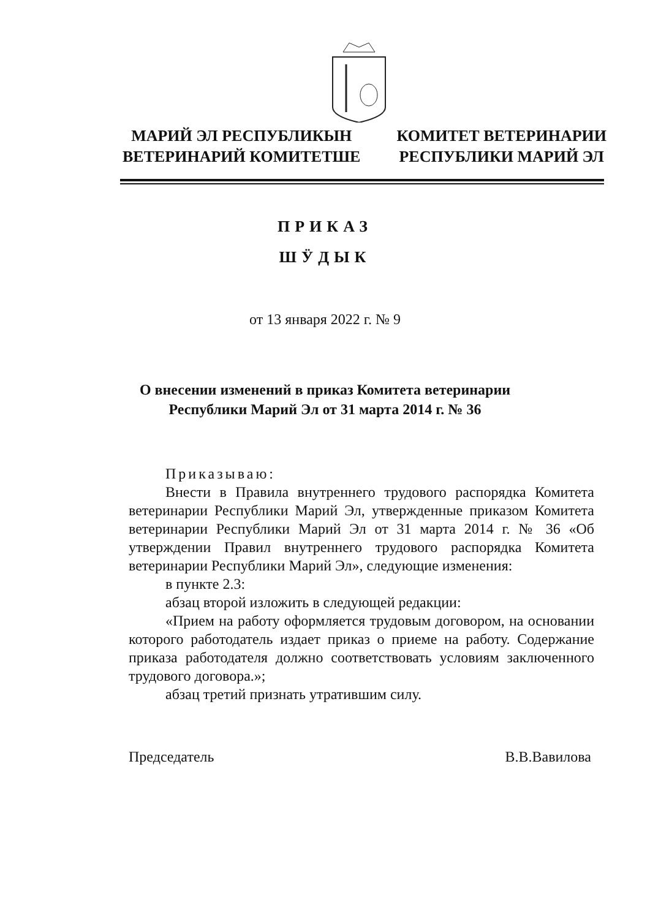МАРИЙ ЭЛ РЕСПУБЛИКЫН
ВЕТЕРИНАРИЙ КОМИТЕТШЕ
КОМИТЕТ ВЕТЕРИНАРИИ
РЕСПУБЛИКИ МАРИЙ ЭЛ
ПРИКАЗ
ШӰДЫК
от 13 января 2022 г. № 9
О внесении изменений в приказ Комитета ветеринарии
Республики Марий Эл от 31 марта 2014 г. № 36
Приказываю:
Внести в Правила внутреннего трудового распорядка Комитета ветеринарии Республики Марий Эл, утвержденные приказом Комитета ветеринарии Республики Марий Эл от 31 марта 2014 г. № 36 «Об утверждении Правил внутреннего трудового распорядка Комитета ветеринарии Республики Марий Эл», следующие изменения:
в пункте 2.3:
абзац второй изложить в следующей редакции:
«Прием на работу оформляется трудовым договором, на основании которого работодатель издает приказ о приеме на работу. Содержание приказа работодателя должно соответствовать условиям заключенного трудового договора.»;
абзац третий признать утратившим силу.
Председатель В.В.Вавилова